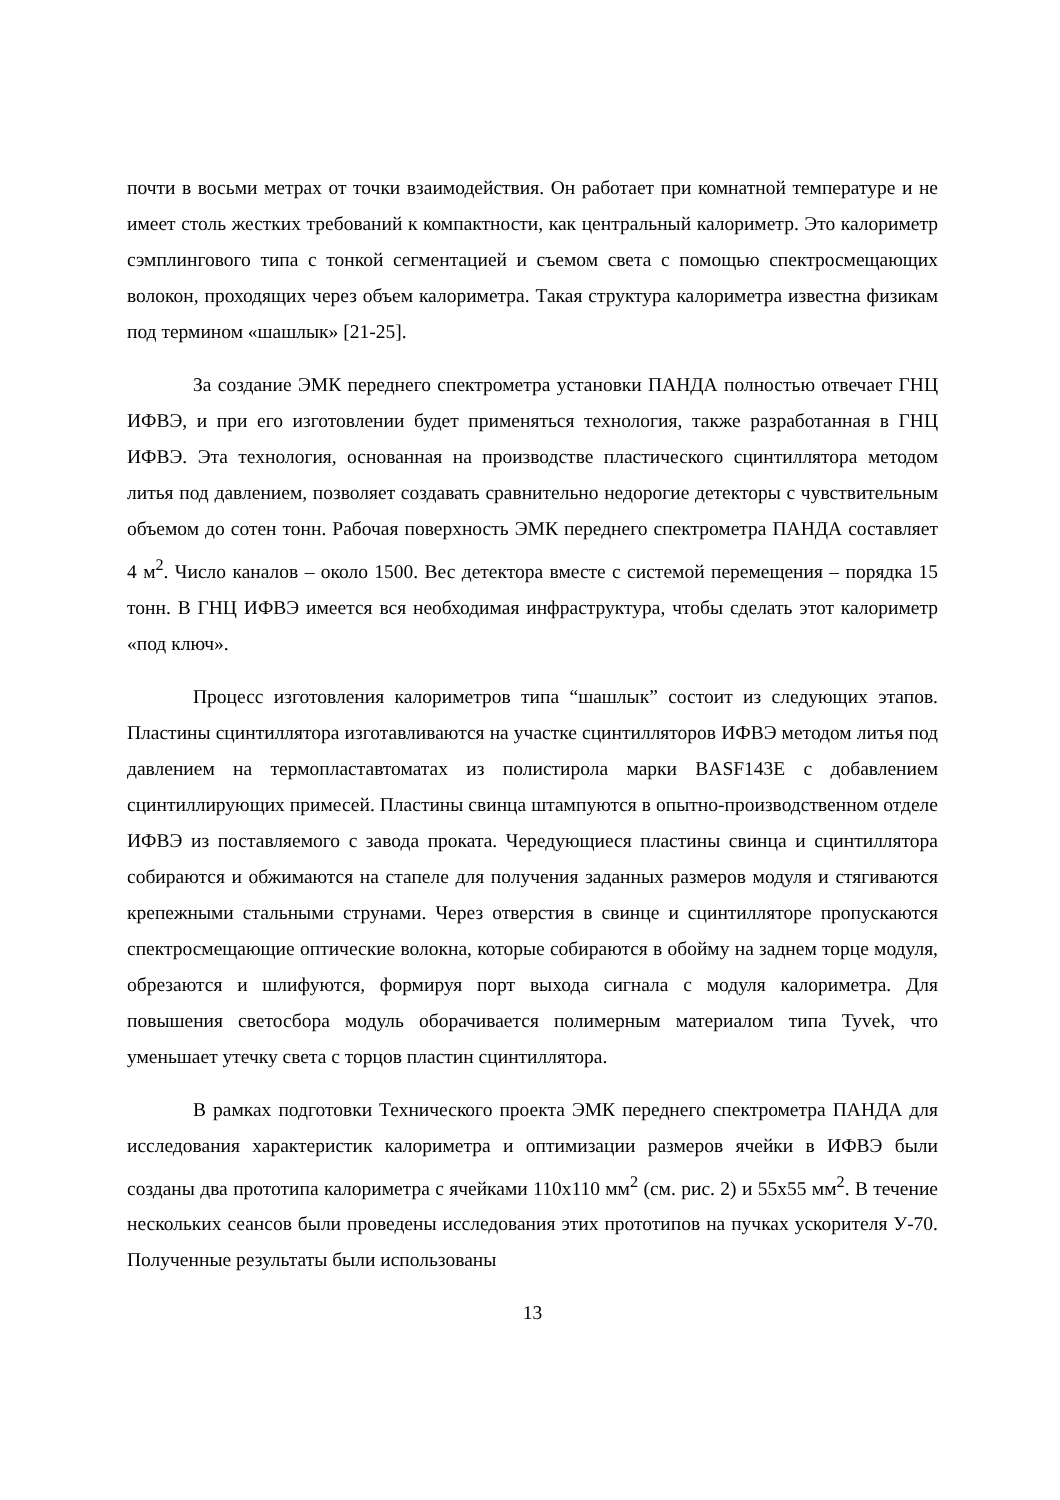почти в восьми метрах от точки взаимодействия. Он работает при комнатной температуре и не имеет столь жестких требований к компактности, как центральный калориметр. Это калориметр сэмплингового типа с тонкой сегментацией и съемом света с помощью спектросмещающих волокон, проходящих через объем калориметра. Такая структура калориметра известна физикам под термином «шашлык» [21-25].
За создание ЭМК переднего спектрометра установки ПАНДА полностью отвечает ГНЦ ИФВЭ, и при его изготовлении будет применяться технология, также разработанная в ГНЦ ИФВЭ. Эта технология, основанная на производстве пластического сцинтиллятора методом литья под давлением, позволяет создавать сравнительно недорогие детекторы с чувствительным объемом до сотен тонн. Рабочая поверхность ЭМК переднего спектрометра ПАНДА составляет 4 м<sup>2</sup>. Число каналов – около 1500. Вес детектора вместе с системой перемещения – порядка 15 тонн. В ГНЦ ИФВЭ имеется вся необходимая инфраструктура, чтобы сделать этот калориметр «под ключ».
Процесс изготовления калориметров типа “шашлык” состоит из следующих этапов. Пластины сцинтиллятора изготавливаются на участке сцинтилляторов ИФВЭ методом литья под давлением на термопластавтоматах из полистирола марки BASF143E с добавлением сцинтиллирующих примесей. Пластины свинца штампуются в опытно-производственном отделе ИФВЭ из поставляемого с завода проката. Чередующиеся пластины свинца и сцинтиллятора собираются и обжимаются на стапеле для получения заданных размеров модуля и стягиваются крепежными стальными струнами. Через отверстия в свинце и сцинтилляторе пропускаются спектросмещающие оптические волокна, которые собираются в обойму на заднем торце модуля, обрезаются и шлифуются, формируя порт выхода сигнала с модуля калориметра. Для повышения светосбора модуль оборачивается полимерным материалом типа Tyvek, что уменьшает утечку света с торцов пластин сцинтиллятора.
В рамках подготовки Технического проекта ЭМК переднего спектрометра ПАНДА для исследования характеристик калориметра и оптимизации размеров ячейки в ИФВЭ были созданы два прототипа калориметра с ячейками 110x110 мм<sup>2</sup> (см. рис. 2) и 55x55 мм<sup>2</sup>. В течение нескольких сеансов были проведены исследования этих прототипов на пучках ускорителя У-70. Полученные результаты были использованы
13